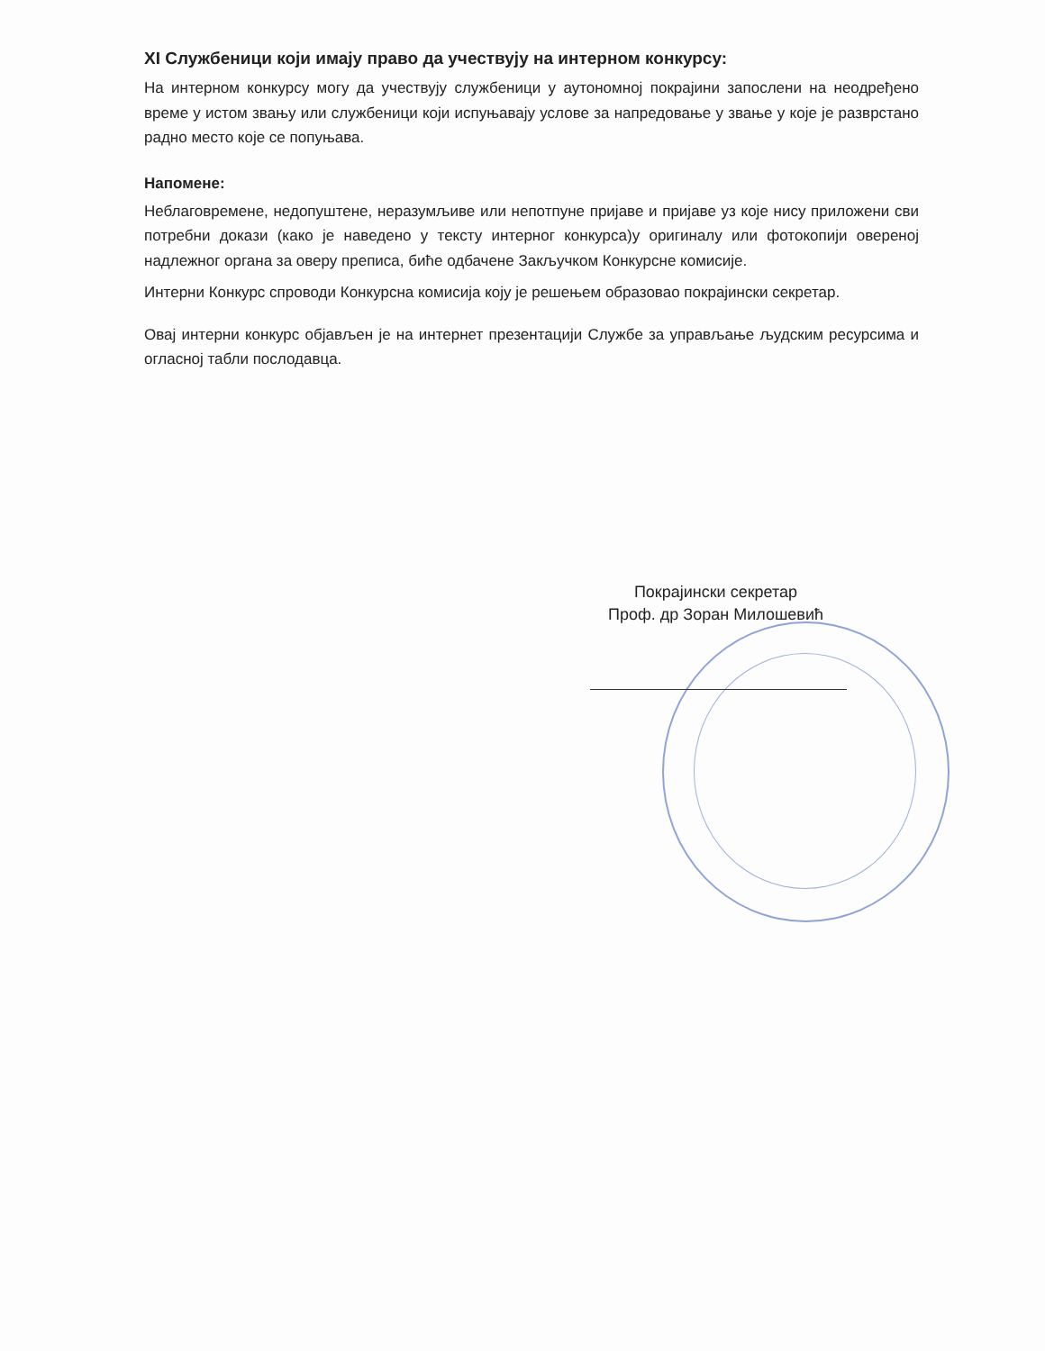XI Службеници који имају право да учествују на интерном конкурсу:
На интерном конкурсу могу да учествују службеници у аутономној покрајини запослени на неодређено време у истом звању или службеници који испуњавају услове за напредовање у звање у које је разврстано радно место које се попуњава.
Напомене:
Неблаговремене, недопуштене, неразумљиве или непотпуне пријаве и пријаве уз које нису приложени сви потребни докази (како је наведено у тексту интерног конкурса)у оригиналу или фотокопији овереној надлежног органа за оверу преписа, биће одбачене Закључком Конкурсне комисије.
Интерни Конкурс спроводи Конкурсна комисија коју је решењем образовао покрајински секретар.
Овај интерни конкурс објављен је на интернет презентацији Службе за управљање људским ресурсима и огласној табли послодавца.
Покрајински секретар
Проф. др Зоран Милошевић